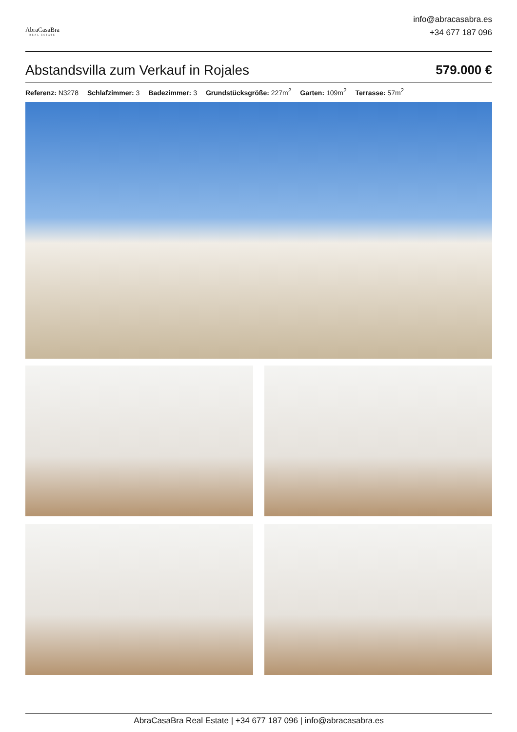AbraCasaBra
REAL ESTATE
info@abracasabra.es
+34 677 187 096
Abstandsvilla zum Verkauf in Rojales 579.000 €
Referenz: N3278 Schlafzimmer: 3 Badezimmer: 3 Grundstücksgröße: 227m<sup>2</sup> Garten: 109m<sup>2</sup> Terrasse: 57m<sup>2</sup>
AbraCasaBra Real Estate | +34 677 187 096 | info@abracasabra.es